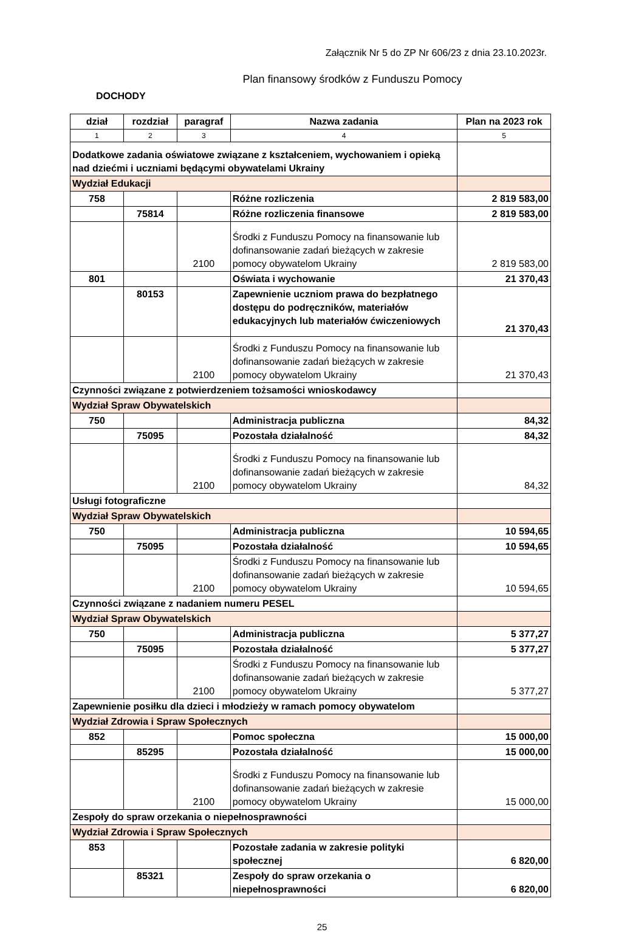Załącznik Nr 5 do ZP Nr 606/23 z dnia 23.10.2023r.
Plan finansowy środków z Funduszu Pomocy
DOCHODY
| dział | rozdział | paragraf | Nazwa zadania | Plan na 2023 rok |
| --- | --- | --- | --- | --- |
| 1 | 2 | 3 | 4 | 5 |
| Dodatkowe zadania oświatowe związane z kształceniem, wychowaniem i opieką nad dziećmi i uczniami będącymi obywatelami Ukrainy | | | | |
| Wydział Edukacji | | | | |
| 758 | | | Różne rozliczenia | 2 819 583,00 |
| | 75814 | | Różne rozliczenia finansowe | 2 819 583,00 |
| | | 2100 | Środki z Funduszu Pomocy na finansowanie lub dofinansowanie zadań bieżących w zakresie pomocy obywatelom Ukrainy | 2 819 583,00 |
| 801 | | | Oświata i wychowanie | 21 370,43 |
| | 80153 | | Zapewnienie uczniom prawa do bezpłatnego dostępu do podręczników, materiałów edukacyjnych lub materiałów ćwiczeniowych | 21 370,43 |
| | | 2100 | Środki z Funduszu Pomocy na finansowanie lub dofinansowanie zadań bieżących w zakresie pomocy obywatelom Ukrainy | 21 370,43 |
| Czynności związane z potwierdzeniem tożsamości wnioskodawcy | | | | |
| Wydział Spraw Obywatelskich | | | | |
| 750 | | | Administracja publiczna | 84,32 |
| | 75095 | | Pozostała działalność | 84,32 |
| | | 2100 | Środki z Funduszu Pomocy na finansowanie lub dofinansowanie zadań bieżących w zakresie pomocy obywatelom Ukrainy | 84,32 |
| Usługi fotograficzne | | | | |
| Wydział Spraw Obywatelskich | | | | |
| 750 | | | Administracja publiczna | 10 594,65 |
| | 75095 | | Pozostała działalność | 10 594,65 |
| | | 2100 | Środki z Funduszu Pomocy na finansowanie lub dofinansowanie zadań bieżących w zakresie pomocy obywatelom Ukrainy | 10 594,65 |
| Czynności związane z nadaniem numeru PESEL | | | | |
| Wydział Spraw Obywatelskich | | | | |
| 750 | | | Administracja publiczna | 5 377,27 |
| | 75095 | | Pozostała działalność | 5 377,27 |
| | | 2100 | Środki z Funduszu Pomocy na finansowanie lub dofinansowanie zadań bieżących w zakresie pomocy obywatelom Ukrainy | 5 377,27 |
| Zapewnienie posiłku dla dzieci i młodzieży w ramach pomocy obywatelom | | | | |
| Wydział Zdrowia i Spraw Społecznych | | | | |
| 852 | | | Pomoc społeczna | 15 000,00 |
| | 85295 | | Pozostała działalność | 15 000,00 |
| | | 2100 | Środki z Funduszu Pomocy na finansowanie lub dofinansowanie zadań bieżących w zakresie pomocy obywatelom Ukrainy | 15 000,00 |
| Zespoły do spraw orzekania o niepełnosprawności | | | | |
| Wydział Zdrowia i Spraw Społecznych | | | | |
| 853 | | | Pozostałe zadania w zakresie polityki społecznej | 6 820,00 |
| | 85321 | | Zespoły do spraw orzekania o niepełnosprawności | 6 820,00 |
25